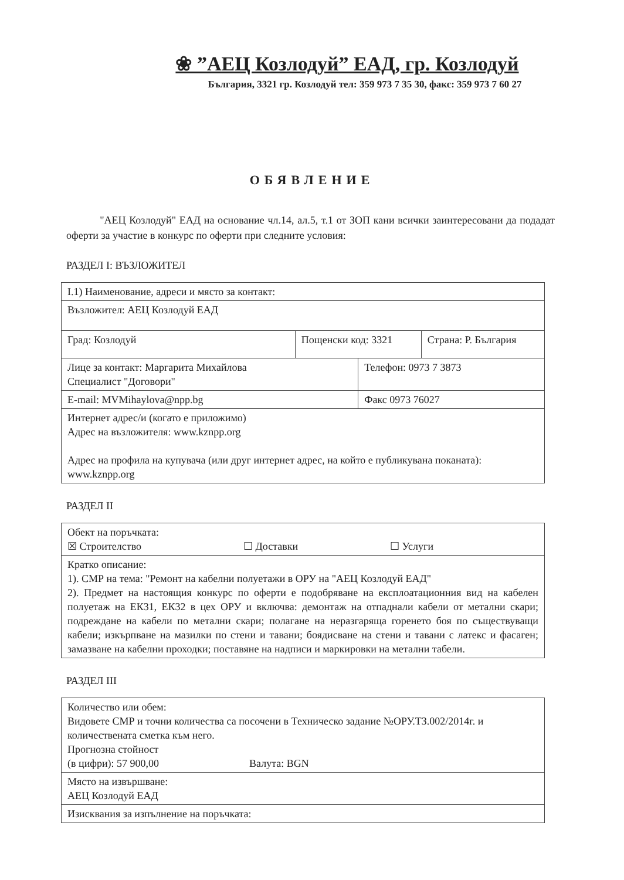❀ ”АЕЦ Козлодуй” ЕАД, гр. Козлодуй
България, 3321 гр. Козлодуй тел: 359 973 7 35 30, факс: 359 973 7 60 27
ОБЯВЛЕНИЕ
"АЕЦ Козлодуй" ЕАД на основание чл.14, ал.5, т.1 от ЗОП кани всички заинтересовани да подадат оферти за участие в конкурс по оферти при следните условия:
РАЗДЕЛ I: ВЪЗЛОЖИТЕЛ
| I.1) Наименование, адреси и място за контакт: | | | |
| Възложител: АЕЦ Козлодуй ЕАД | | | |
| Град: Козлодуй | Пощенски код: 3321 | | Страна: Р. България |
| Лице за контакт: Маргарита Михайлова Специалист "Договори" | | Телефон: 0973 7 3873 | |
| E-mail: MVMihaylova@npp.bg | | Факс 0973 76027 | |
| Интернет адрес/и (когато е приложимо) Адрес на възложителя: www.kznpp.org Адрес на профила на купувача (или друг интернет адрес, на който е публикувана поканата): www.kznpp.org | | | |
РАЗДЕЛ II
| Обект на поръчката: ☒ Строителство ☐ Доставки ☐ Услуги |
| Кратко описание: 1). СМР на тема: "Ремонт на кабелни полуетажи в ОРУ на "АЕЦ Козлодуй ЕАД" 2). Предмет на настоящия конкурс по оферти е подобряване на експлоатационния вид на кабелен полуетаж на ЕК31, ЕК32 в цех ОРУ и включва: демонтаж на отпаднали кабели от метални скари; подреждане на кабели по метални скари; полагане на неразгаряща горенето боя по съществуващи кабели; изкърпване на мазилки по стени и тавани; боядисване на стени и тавани с латекс и фасаген; замазване на кабелни проходки; поставяне на надписи и маркировки на метални табели. |
РАЗДЕЛ III
| Количество или обем: Видовете СМР и точни количества са посочени в Техническо задание №ОРУ.ТЗ.002/2014г. и количествената сметка към него. Прогнозна стойност (в цифри): 57 900,00 Валута: BGN |
| Място на извършване: АЕЦ Козлодуй ЕАД |
| Изисквания за изпълнение на поръчката: |